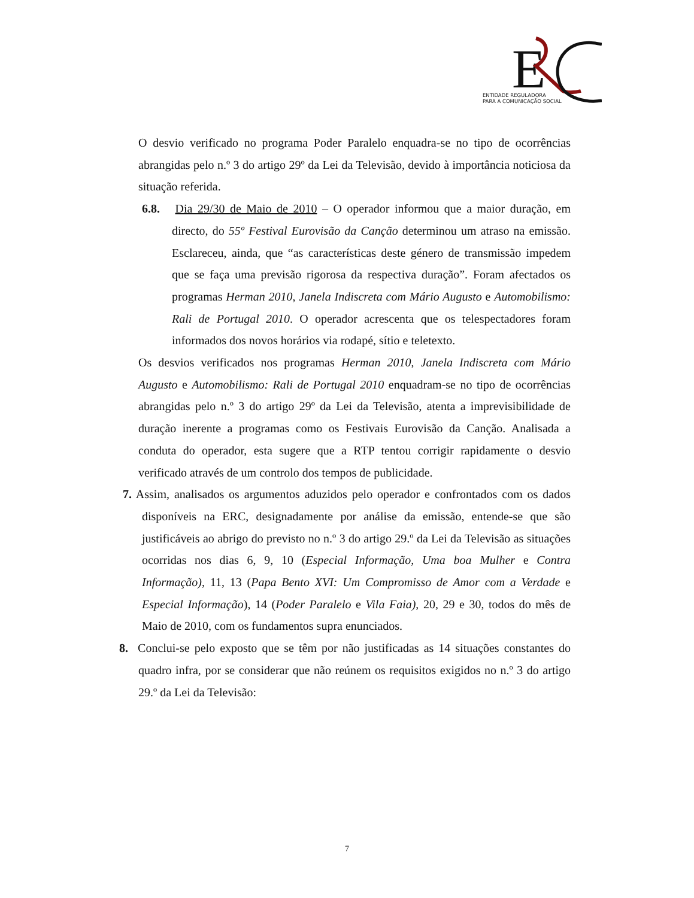E
ENTIDADE REGULADORA
PARA A COMUNICAÇÃO SOCIAL
O desvio verificado no programa Poder Paralelo enquadra-se no tipo de ocorrências abrangidas pelo n.º 3 do artigo 29º da Lei da Televisão, devido à importância noticiosa da situação referida.
6.8. Dia 29/30 de Maio de 2010 – O operador informou que a maior duração, em directo, do 55º Festival Eurovisão da Canção determinou um atraso na emissão. Esclareceu, ainda, que “as características deste género de transmissão impedem que se faça uma previsão rigorosa da respectiva duração”. Foram afectados os programas Herman 2010, Janela Indiscreta com Mário Augusto e Automobilismo: Rali de Portugal 2010. O operador acrescenta que os telespectadores foram informados dos novos horários via rodapé, sítio e teletexto.
Os desvios verificados nos programas Herman 2010, Janela Indiscreta com Mário Augusto e Automobilismo: Rali de Portugal 2010 enquadram-se no tipo de ocorrências abrangidas pelo n.º 3 do artigo 29º da Lei da Televisão, atenta a imprevisibilidade de duração inerente a programas como os Festivais Eurovisão da Canção. Analisada a conduta do operador, esta sugere que a RTP tentou corrigir rapidamente o desvio verificado através de um controlo dos tempos de publicidade.
7. Assim, analisados os argumentos aduzidos pelo operador e confrontados com os dados disponíveis na ERC, designadamente por análise da emissão, entende-se que são justificáveis ao abrigo do previsto no n.º 3 do artigo 29.º da Lei da Televisão as situações ocorridas nos dias 6, 9, 10 (Especial Informação, Uma boa Mulher e Contra Informação), 11, 13 (Papa Bento XVI: Um Compromisso de Amor com a Verdade e Especial Informação), 14 (Poder Paralelo e Vila Faia), 20, 29 e 30, todos do mês de Maio de 2010, com os fundamentos supra enunciados.
8. Conclui-se pelo exposto que se têm por não justificadas as 14 situações constantes do quadro infra, por se considerar que não reúnem os requisitos exigidos no n.º 3 do artigo 29.º da Lei da Televisão:
7